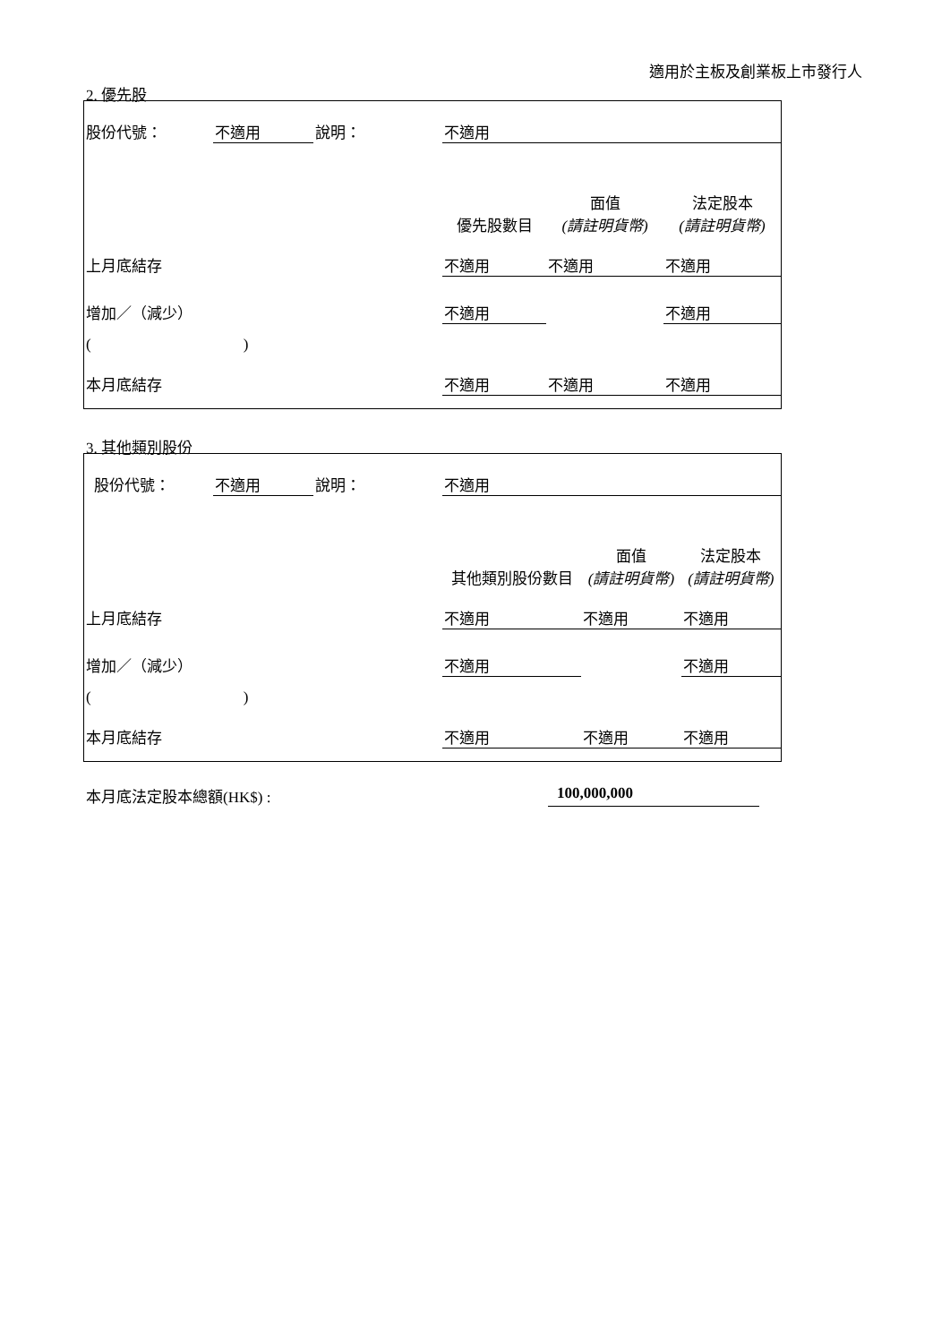適用於主板及創業板上市發行人
2. 優先股
| 股份代號： | 不適用 | 說明： | 不適用 | | |
| | | | 優先股數目 | 面值 (請註明貨幣) | 法定股本 (請註明貨幣) |
| 上月底結存 | | | 不適用 | 不適用 | 不適用 |
| 增加／（減少） | | | 不適用 | | 不適用 |
| ( ) | | | | | |
| 本月底結存 | | | 不適用 | 不適用 | 不適用 |
3. 其他類別股份
| 股份代號： | 不適用 | 說明： | 不適用 | | |
| | | | 其他類別股份數目 | 面值 (請註明貨幣) | 法定股本 (請註明貨幣) |
| 上月底結存 | | | 不適用 | 不適用 | 不適用 |
| 增加／（減少） | | | 不適用 | | 不適用 |
| ( ) | | | | | |
| 本月底結存 | | | 不適用 | 不適用 | 不適用 |
本月底法定股本總額(HK$) : 100,000,000